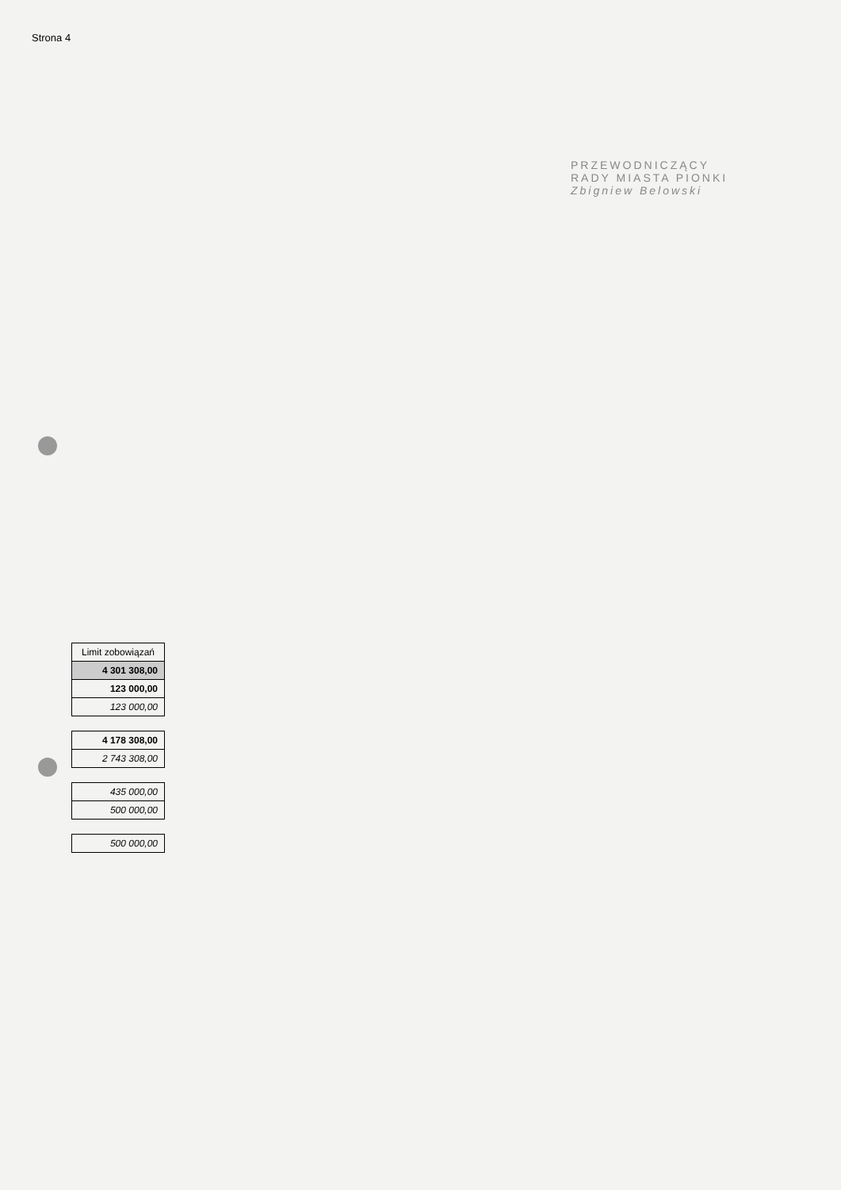Strona 4
PRZEWODNICZĄCY
RADY MIASTA PIONKI
Zbigniew Belowski
| Limit zobowiązań |
| --- |
| 4 301 308,00 |
| 123 000,00 |
| 123 000,00 |
| 4 178 308,00 |
| 2 743 308,00 |
| 435 000,00 |
| 500 000,00 |
| 500 000,00 |